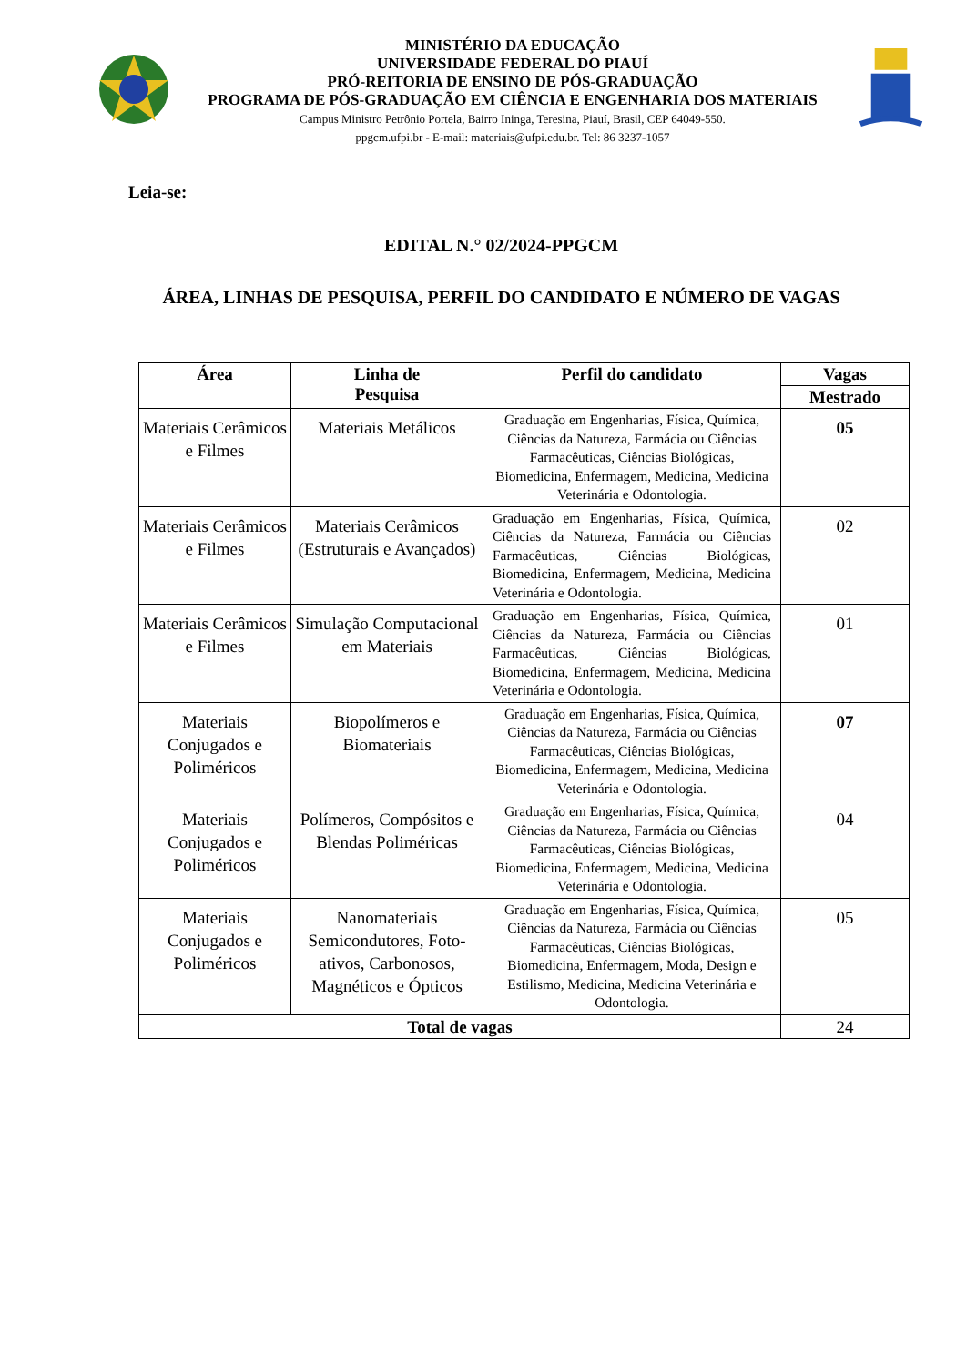MINISTÉRIO DA EDUCAÇÃO
UNIVERSIDADE FEDERAL DO PIAUÍ
PRÓ-REITORIA DE ENSINO DE PÓS-GRADUAÇÃO
PROGRAMA DE PÓS-GRADUAÇÃO EM CIÊNCIA E ENGENHARIA DOS MATERIAIS
Campus Ministro Petrônio Portela, Bairro Ininga, Teresina, Piauí, Brasil, CEP 64049-550.
ppgcm.ufpi.br - E-mail: materiais@ufpi.edu.br. Tel: 86 3237-1057
Leia-se:
EDITAL N.° 02/2024-PPGCM
ÁREA, LINHAS DE PESQUISA, PERFIL DO CANDIDATO E NÚMERO DE VAGAS
| Área | Linha de Pesquisa | Perfil do candidato | Vagas |
| --- | --- | --- | --- |
| | | | Mestrado |
| Materiais Cerâmicos e Filmes | Materiais Metálicos | Graduação em Engenharias, Física, Química, Ciências da Natureza, Farmácia ou Ciências Farmacêuticas, Ciências Biológicas, Biomedicina, Enfermagem, Medicina, Medicina Veterinária e Odontologia. | 05 |
| Materiais Cerâmicos e Filmes | Materiais Cerâmicos (Estruturais e Avançados) | Graduação em Engenharias, Física, Química, Ciências da Natureza, Farmácia ou Ciências Farmacêuticas, Ciências Biológicas, Biomedicina, Enfermagem, Medicina, Medicina Veterinária e Odontologia. | 02 |
| Materiais Cerâmicos e Filmes | Simulação Computacional em Materiais | Graduação em Engenharias, Física, Química, Ciências da Natureza, Farmácia ou Ciências Farmacêuticas, Ciências Biológicas, Biomedicina, Enfermagem, Medicina, Medicina Veterinária e Odontologia. | 01 |
| Materiais Conjugados e Poliméricos | Biopolímeros e Biomateriais | Graduação em Engenharias, Física, Química, Ciências da Natureza, Farmácia ou Ciências Farmacêuticas, Ciências Biológicas, Biomedicina, Enfermagem, Medicina, Medicina Veterinária e Odontologia. | 07 |
| Materiais Conjugados e Poliméricos | Polímeros, Compósitos e Blendas Poliméricas | Graduação em Engenharias, Física, Química, Ciências da Natureza, Farmácia ou Ciências Farmacêuticas, Ciências Biológicas, Biomedicina, Enfermagem, Medicina, Medicina Veterinária e Odontologia. | 04 |
| Materiais Conjugados e Poliméricos | Nanomateriais Semicondutores, Foto-ativos, Carbonosos, Magnéticos e Ópticos | Graduação em Engenharias, Física, Química, Ciências da Natureza, Farmácia ou Ciências Farmacêuticas, Ciências Biológicas, Biomedicina, Enfermagem, Moda, Design e Estilismo, Medicina, Medicina Veterinária e Odontologia. | 05 |
| Total de vagas | | | 24 |